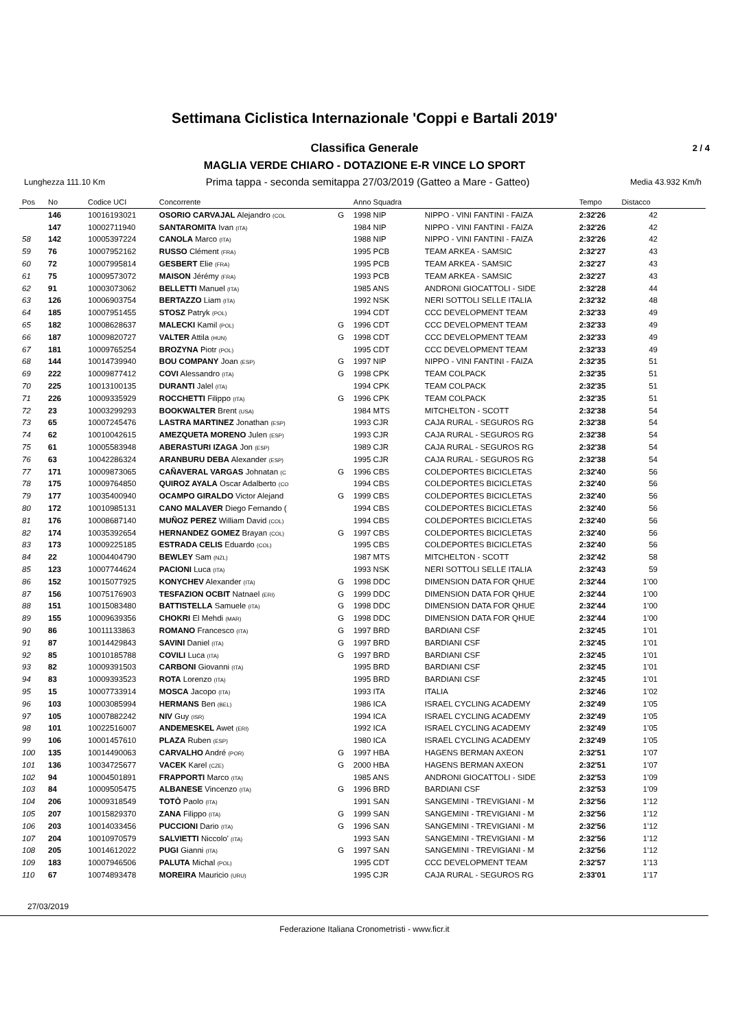Settimana Ciclistica Internazionale 'Coppi e Bartali 2019'
Classifica Generale 2 / 4
MAGLIA VERDE CHIARO - DOTAZIONE E-R VINCE LO SPORT
Lunghezza 111.10 Km Prima tappa - seconda semitappa 27/03/2019 (Gatteo a Mare - Gatteo) Media 43.932 Km/h
| Pos | No | Codice UCI | Concorrente | | Anno Squadra | | Tempo | Distacco |
| --- | --- | --- | --- | --- | --- | --- | --- | --- |
| | 146 | 10016193021 | OSORIO CARVAJAL Alejandro (COL | G | 1998 NIP | NIPPO - VINI FANTINI - FAIZA | 2:32'26 | 42 |
| | 147 | 10002711940 | SANTAROMITA Ivan (ITA) | | 1984 NIP | NIPPO - VINI FANTINI - FAIZA | 2:32'26 | 42 |
| 58 | 142 | 10005397224 | CANOLA Marco (ITA) | | 1988 NIP | NIPPO - VINI FANTINI - FAIZA | 2:32'26 | 42 |
| 59 | 76 | 10007952162 | RUSSO Clément (FRA) | | 1995 PCB | TEAM ARKEA - SAMSIC | 2:32'27 | 43 |
| 60 | 72 | 10007995814 | GESBERT Elie (FRA) | | 1995 PCB | TEAM ARKEA - SAMSIC | 2:32'27 | 43 |
| 61 | 75 | 10009573072 | MAISON Jérémy (FRA) | | 1993 PCB | TEAM ARKEA - SAMSIC | 2:32'27 | 43 |
| 62 | 91 | 10003073062 | BELLETTI Manuel (ITA) | | 1985 ANS | ANDRONI GIOCATTOLI - SIDE | 2:32'28 | 44 |
| 63 | 126 | 10006903754 | BERTAZZO Liam (ITA) | | 1992 NSK | NERI SOTTOLI SELLE ITALIA | 2:32'32 | 48 |
| 64 | 185 | 10007951455 | STOSZ Patryk (POL) | | 1994 CDT | CCC DEVELOPMENT TEAM | 2:32'33 | 49 |
| 65 | 182 | 10008628637 | MALECKI Kamil (POL) | G | 1996 CDT | CCC DEVELOPMENT TEAM | 2:32'33 | 49 |
| 66 | 187 | 10009820727 | VALTER Attila (HUN) | G | 1998 CDT | CCC DEVELOPMENT TEAM | 2:32'33 | 49 |
| 67 | 181 | 10009765254 | BROZYNA Piotr (POL) | | 1995 CDT | CCC DEVELOPMENT TEAM | 2:32'33 | 49 |
| 68 | 144 | 10014739940 | BOU COMPANY Joan (ESP) | G | 1997 NIP | NIPPO - VINI FANTINI - FAIZA | 2:32'35 | 51 |
| 69 | 222 | 10009877412 | COVI Alessandro (ITA) | G | 1998 CPK | TEAM COLPACK | 2:32'35 | 51 |
| 70 | 225 | 10013100135 | DURANTI Jalel (ITA) | | 1994 CPK | TEAM COLPACK | 2:32'35 | 51 |
| 71 | 226 | 10009335929 | ROCCHETTI Filippo (ITA) | G | 1996 CPK | TEAM COLPACK | 2:32'35 | 51 |
| 72 | 23 | 10003299293 | BOOKWALTER Brent (USA) | | 1984 MTS | MITCHELTON - SCOTT | 2:32'38 | 54 |
| 73 | 65 | 10007245476 | LASTRA MARTINEZ Jonathan (ESP) | | 1993 CJR | CAJA RURAL - SEGUROS RG | 2:32'38 | 54 |
| 74 | 62 | 10010042615 | AMEZQUETA MORENO Julen (ESP) | | 1993 CJR | CAJA RURAL - SEGUROS RG | 2:32'38 | 54 |
| 75 | 61 | 10005583948 | ABERASTURI IZAGA Jon (ESP) | | 1989 CJR | CAJA RURAL - SEGUROS RG | 2:32'38 | 54 |
| 76 | 63 | 10042286324 | ARANBURU DEBA Alexander (ESP) | | 1995 CJR | CAJA RURAL - SEGUROS RG | 2:32'38 | 54 |
| 77 | 171 | 10009873065 | CAÑAVERAL VARGAS Johnatan (C | G | 1996 CBS | COLDEPORTES BICICLETAS | 2:32'40 | 56 |
| 78 | 175 | 10009764850 | QUIROZ AYALA Oscar Adalberto (CO | | 1994 CBS | COLDEPORTES BICICLETAS | 2:32'40 | 56 |
| 79 | 177 | 10035400940 | OCAMPO GIRALDO Victor Alejand | G | 1999 CBS | COLDEPORTES BICICLETAS | 2:32'40 | 56 |
| 80 | 172 | 10010985131 | CANO MALAVER Diego Fernando ( | | 1994 CBS | COLDEPORTES BICICLETAS | 2:32'40 | 56 |
| 81 | 176 | 10008687140 | MUÑOZ PEREZ William David (COL) | | 1994 CBS | COLDEPORTES BICICLETAS | 2:32'40 | 56 |
| 82 | 174 | 10035392654 | HERNANDEZ GOMEZ Brayan (COL) | G | 1997 CBS | COLDEPORTES BICICLETAS | 2:32'40 | 56 |
| 83 | 173 | 10009225185 | ESTRADA CELIS Eduardo (COL) | | 1995 CBS | COLDEPORTES BICICLETAS | 2:32'40 | 56 |
| 84 | 22 | 10004404790 | BEWLEY Sam (NZL) | | 1987 MTS | MITCHELTON - SCOTT | 2:32'42 | 58 |
| 85 | 123 | 10007744624 | PACIONI Luca (ITA) | | 1993 NSK | NERI SOTTOLI SELLE ITALIA | 2:32'43 | 59 |
| 86 | 152 | 10015077925 | KONYCHEV Alexander (ITA) | G | 1998 DDC | DIMENSION DATA FOR QHUE | 2:32'44 | 1'00 |
| 87 | 156 | 10075176903 | TESFAZION OCBIT Natnael (ERI) | G | 1999 DDC | DIMENSION DATA FOR QHUE | 2:32'44 | 1'00 |
| 88 | 151 | 10015083480 | BATTISTELLA Samuele (ITA) | G | 1998 DDC | DIMENSION DATA FOR QHUE | 2:32'44 | 1'00 |
| 89 | 155 | 10009639356 | CHOKRI El Mehdi (MAR) | G | 1998 DDC | DIMENSION DATA FOR QHUE | 2:32'44 | 1'00 |
| 90 | 86 | 10011133863 | ROMANO Francesco (ITA) | G | 1997 BRD | BARDIANI CSF | 2:32'45 | 1'01 |
| 91 | 87 | 10014429843 | SAVINI Daniel (ITA) | G | 1997 BRD | BARDIANI CSF | 2:32'45 | 1'01 |
| 92 | 85 | 10010185788 | COVILI Luca (ITA) | G | 1997 BRD | BARDIANI CSF | 2:32'45 | 1'01 |
| 93 | 82 | 10009391503 | CARBONI Giovanni (ITA) | | 1995 BRD | BARDIANI CSF | 2:32'45 | 1'01 |
| 94 | 83 | 10009393523 | ROTA Lorenzo (ITA) | | 1995 BRD | BARDIANI CSF | 2:32'45 | 1'01 |
| 95 | 15 | 10007733914 | MOSCA Jacopo (ITA) | | 1993 ITA | ITALIA | 2:32'46 | 1'02 |
| 96 | 103 | 10003085994 | HERMANS Ben (BEL) | | 1986 ICA | ISRAEL CYCLING ACADEMY | 2:32'49 | 1'05 |
| 97 | 105 | 10007882242 | NIV Guy (ISR) | | 1994 ICA | ISRAEL CYCLING ACADEMY | 2:32'49 | 1'05 |
| 98 | 101 | 10022516007 | ANDEMESKEL Awet (ERI) | | 1992 ICA | ISRAEL CYCLING ACADEMY | 2:32'49 | 1'05 |
| 99 | 106 | 10001457610 | PLAZA Ruben (ESP) | | 1980 ICA | ISRAEL CYCLING ACADEMY | 2:32'49 | 1'05 |
| 100 | 135 | 10014490063 | CARVALHO André (POR) | G | 1997 HBA | HAGENS BERMAN AXEON | 2:32'51 | 1'07 |
| 101 | 136 | 10034725677 | VACEK Karel (CZE) | G | 2000 HBA | HAGENS BERMAN AXEON | 2:32'51 | 1'07 |
| 102 | 94 | 10004501891 | FRAPPORTI Marco (ITA) | | 1985 ANS | ANDRONI GIOCATTOLI - SIDE | 2:32'53 | 1'09 |
| 103 | 84 | 10009505475 | ALBANESE Vincenzo (ITA) | G | 1996 BRD | BARDIANI CSF | 2:32'53 | 1'09 |
| 104 | 206 | 10009318549 | TOTÒ Paolo (ITA) | | 1991 SAN | SANGEMINI - TREVIGIANI - M | 2:32'56 | 1'12 |
| 105 | 207 | 10015829370 | ZANA Filippo (ITA) | G | 1999 SAN | SANGEMINI - TREVIGIANI - M | 2:32'56 | 1'12 |
| 106 | 203 | 10014033456 | PUCCIONI Dario (ITA) | G | 1996 SAN | SANGEMINI - TREVIGIANI - M | 2:32'56 | 1'12 |
| 107 | 204 | 10010970579 | SALVIETTI Niccolo' (ITA) | | 1993 SAN | SANGEMINI - TREVIGIANI - M | 2:32'56 | 1'12 |
| 108 | 205 | 10014612022 | PUGI Gianni (ITA) | G | 1997 SAN | SANGEMINI - TREVIGIANI - M | 2:32'56 | 1'12 |
| 109 | 183 | 10007946506 | PALUTA Michal (POL) | | 1995 CDT | CCC DEVELOPMENT TEAM | 2:32'57 | 1'13 |
| 110 | 67 | 10074893478 | MOREIRA Mauricio (URU) | | 1995 CJR | CAJA RURAL - SEGUROS RG | 2:33'01 | 1'17 |
27/03/2019
Federazione Italiana Cronometristi - www.ficr.it